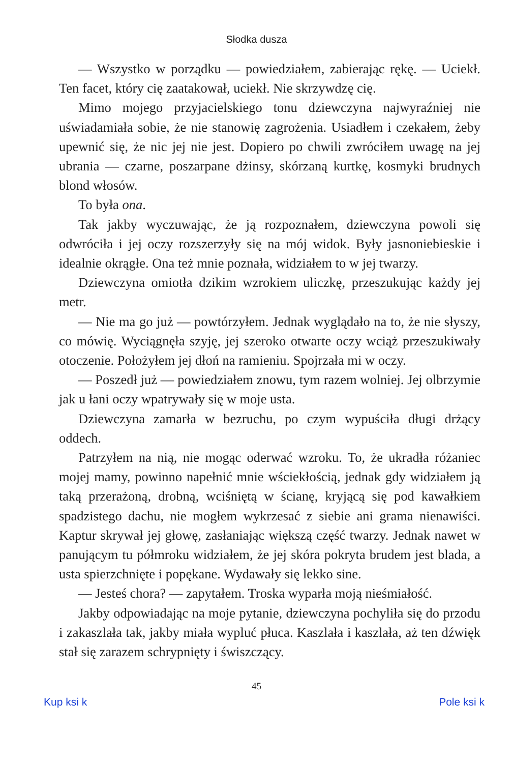Słodka dusza
— Wszystko w porządku — powiedziałem, zabierając rękę. — Uciekł. Ten facet, który cię zaatakował, uciekł. Nie skrzywdzę cię.
Mimo mojego przyjacielskiego tonu dziewczyna najwyraźniej nie uświadamiała sobie, że nie stanowię zagrożenia. Usiadłem i czekałem, żeby upewnić się, że nic jej nie jest. Dopiero po chwili zwróciłem uwagę na jej ubrania — czarne, poszarpane dżinsy, skórzaną kurtkę, kosmyki brudnych blond włosów.
To była ona.
Tak jakby wyczuwając, że ją rozpoznałem, dziewczyna powoli się odwróciła i jej oczy rozszerzyły się na mój widok. Były jasnoniebieskie i idealnie okrągłe. Ona też mnie poznała, widziałem to w jej twarzy.
Dziewczyna omiotła dzikim wzrokiem uliczkę, przeszukując każdy jej metr.
— Nie ma go już — powtórzyłem. Jednak wyglądało na to, że nie słyszy, co mówię. Wyciągnęła szyję, jej szeroko otwarte oczy wciąż przeszukiwały otoczenie. Położyłem jej dłoń na ramieniu. Spojrzała mi w oczy.
— Poszedł już — powiedziałem znowu, tym razem wolniej. Jej olbrzymie jak u łani oczy wpatrywały się w moje usta.
Dziewczyna zamarła w bezruchu, po czym wypuściła długi drżący oddech.
Patrzyłem na nią, nie mogąc oderwać wzroku. To, że ukradła różaniec mojej mamy, powinno napełnić mnie wściekłością, jednak gdy widziałem ją taką przerażoną, drobną, wciśniętą w ścianę, kryjącą się pod kawałkiem spadzistego dachu, nie mogłem wykrzesać z siebie ani grama nienawiści. Kaptur skrywał jej głowę, zasłaniając większą część twarzy. Jednak nawet w panującym tu półmroku widziałem, że jej skóra pokryta brudem jest blada, a usta spierzchnięte i popękane. Wydawały się lekko sine.
— Jesteś chora? — zapytałem. Troska wyparła moją nieśmiałość.
Jakby odpowiadając na moje pytanie, dziewczyna pochyliła się do przodu i zakaszlała tak, jakby miała wypluć płuca. Kaszlała i kaszlała, aż ten dźwięk stał się zarazem schrypnięty i świszczący.
45
Kup ksi k Pole ksi k